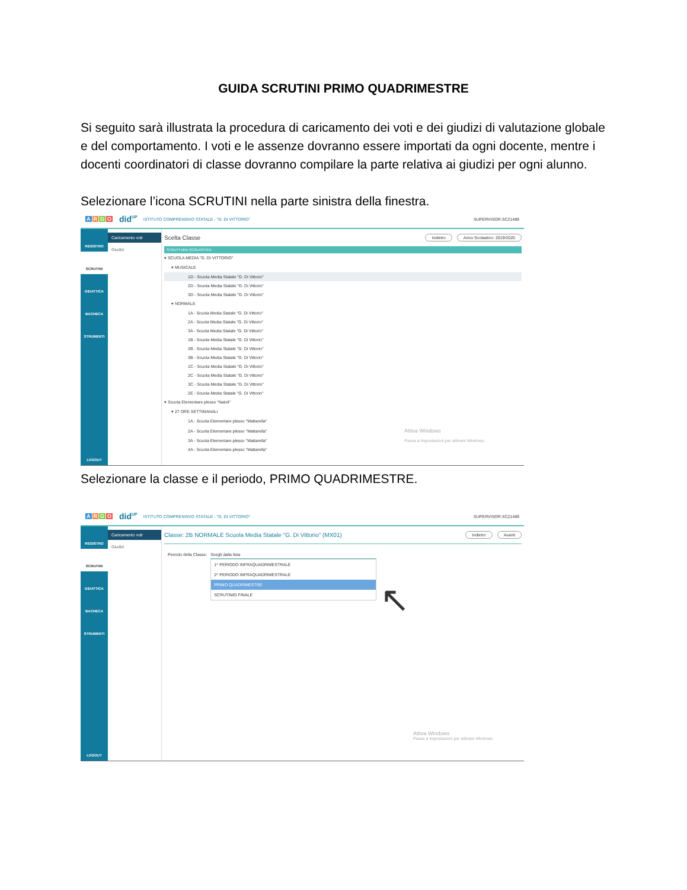GUIDA SCRUTINI PRIMO QUADRIMESTRE
Si seguito sarà illustrata la procedura di caricamento dei voti e dei giudizi di valutazione globale e del comportamento. I voti e le assenze dovranno essere importati da ogni docente, mentre i docenti coordinatori di classe dovranno compilare la parte relativa ai giudizi per ogni alunno.
Selezionare l’icona SCRUTINI nella parte sinistra della finestra.
ARGO did<sup>UP</sup> ISTITUTO COMPRENSIVO STATALE - "G. DI VITTORIO" SUPERVISOR.SC21489
REGISTRO
SCRUTINI
DIDATTICA
BACHECA
STRUMENTI
LOGOUT
Caricamento voti
Giudizi
Scelta Classe Indietro Anno Scolastico: 2019/2020
STRUTTURA SCOLASTICA
▾ SCUOLA MEDIA "G. DI VITTORIO"
▾ MUSICALE
1D - Scuola Media Statale "G. Di Vittorio"
2D - Scuola Media Statale "G. Di Vittorio"
3D - Scuola Media Statale "G. Di Vittorio"
▾ NORMALE
1A - Scuola Media Statale "G. Di Vittorio"
2A - Scuola Media Statale "G. Di Vittorio"
3A - Scuola Media Statale "G. Di Vittorio"
1B - Scuola Media Statale "G. Di Vittorio"
2B - Scuola Media Statale "G. Di Vittorio"
3B - Scuola Media Statale "G. Di Vittorio"
1C - Scuola Media Statale "G. Di Vittorio"
2C - Scuola Media Statale "G. Di Vittorio"
3C - Scuola Media Statale "G. Di Vittorio"
2E - Scuola Media Statale "G. Di Vittorio"
▾ Scuola Elementare plesso "Natoli"
▾ 27 ORE SETTIMANALI
1A - Scuola Elementare plesso "Mattarella"
2A - Scuola Elementare plesso "Mattarella" Attiva Windows
3A - Scuola Elementare plesso "Mattarella" Passa a Impostazioni per attivare Windows.
4A - Scuola Elementare plesso "Mattarella"
Selezionare la classe e il periodo, PRIMO QUADRIMESTRE.
ARGO did<sup>UP</sup> ISTITUTO COMPRENSIVO STATALE - "G. DI VITTORIO" SUPERVISOR.SC21489
REGISTRO
SCRUTINI
DIDATTICA
BACHECA
STRUMENTI
LOGOUT
Caricamento voti
Giudizi
Classe: 2B NORMALE Scuola Media Statale "G. Di Vittorio" (MX01) Indietro Avanti
Periodo della Classe: Scegli dalla lista
1^ PERIODO INFRAQUADRIMESTRALE
2^ PERIODO INFRAQUADRIMESTRALE
PRIMO QUADRIMESTRE
SCRUTINIO FINALE
↖
Attiva Windows
Passa a Impostazioni per attivare Windows.